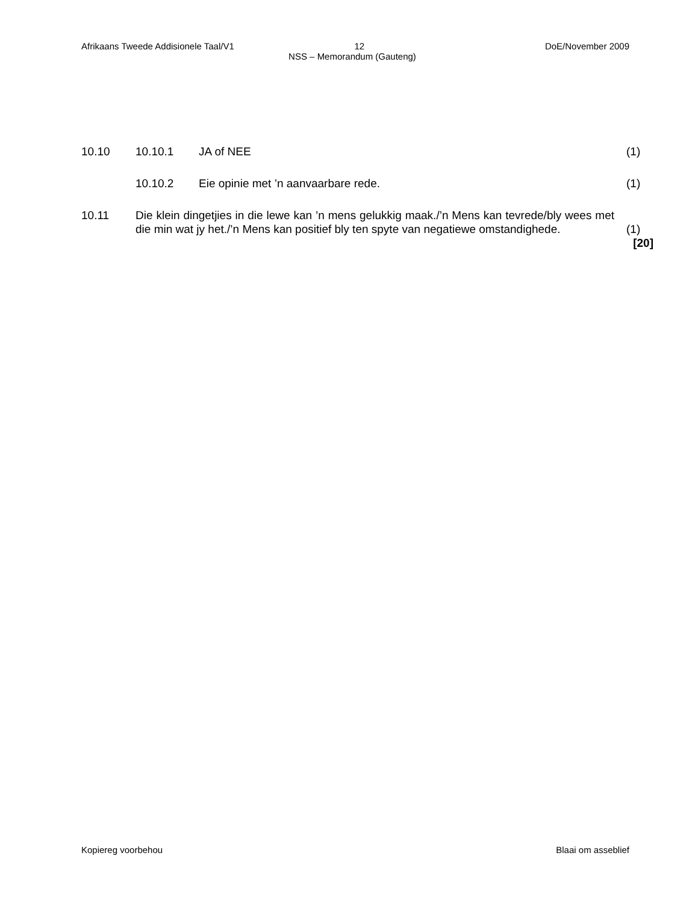Afrikaans Tweede Addisionele Taal/V1 12 DoE/November 2009
NSS – Memorandum (Gauteng)
10.10 10.10.1 JA of NEE (1)
10.10.2 Eie opinie met ’n aanvaarbare rede. (1)
10.11 Die klein dingetjies in die lewe kan ’n mens gelukkig maak./’n Mens kan tevrede/bly wees met die min wat jy het./’n Mens kan positief bly ten spyte van negatiewe omstandighede. (1)
[20]
Kopiereg voorbehou Blaai om asseblief